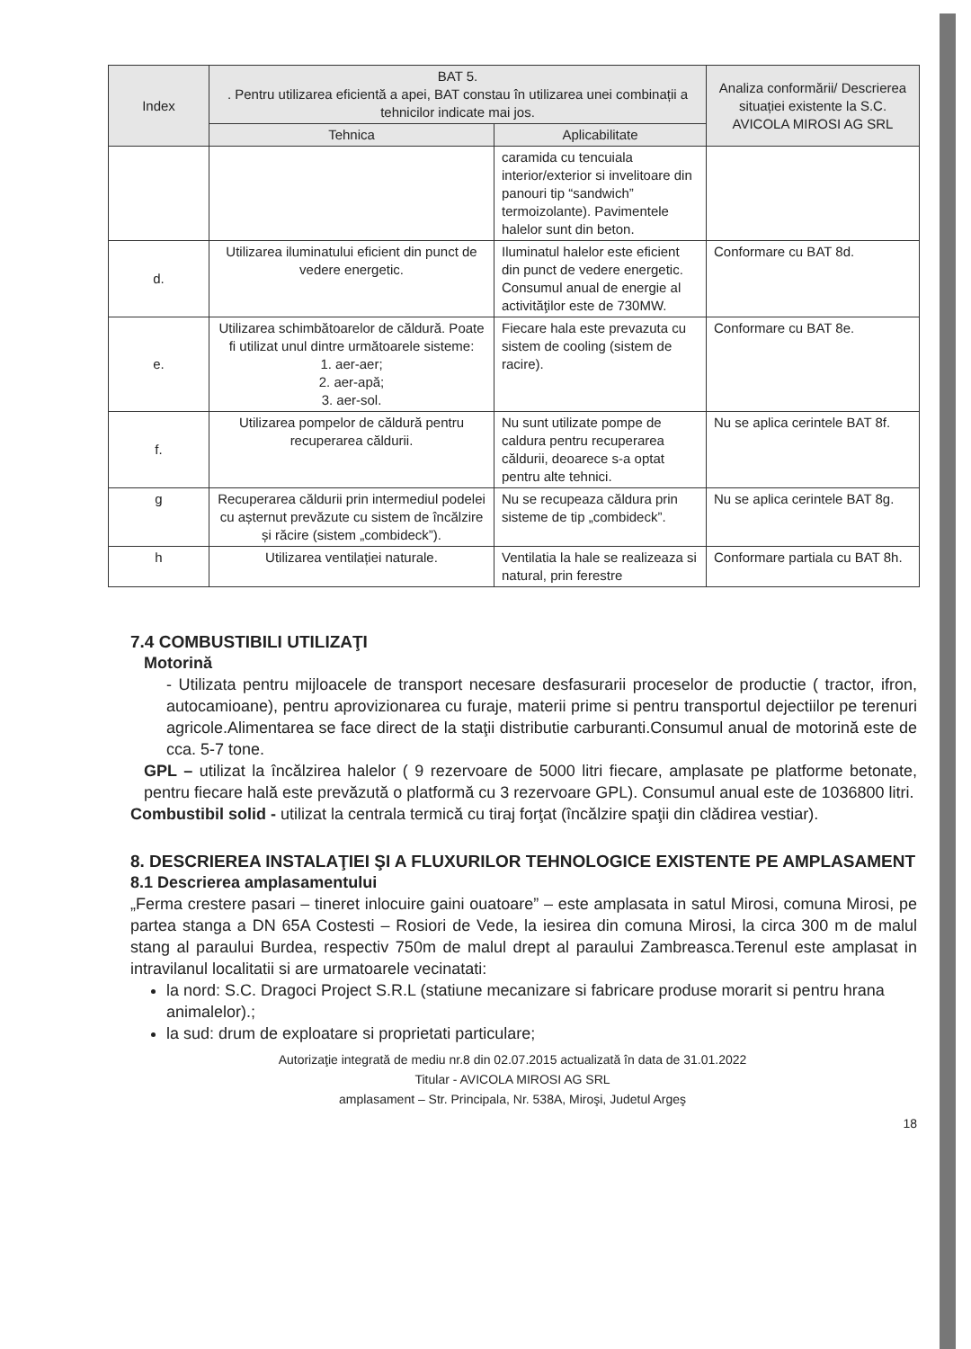| Index | BAT 5. . Pentru utilizarea eficientă a apei, BAT constau în utilizarea unei combinații a tehnicilor indicate mai jos. | | Analiza conformării/ Descrierea situației existente la S.C. AVICOLA MIROSI AG SRL |
| --- | --- | --- | --- |
| | Tehnica | Aplicabilitate | |
| | | caramida cu tencuiala interior/exterior si invelitoare din panouri tip “sandwich” termoizolante). Pavimentele halelor sunt din beton. | |
| d. | Utilizarea iluminatului eficient din punct de vedere energetic. | Iluminatul halelor este eficient din punct de vedere energetic. Consumul anual de energie al activităţilor este de 730MW. | Conformare cu BAT 8d. |
| e. | Utilizarea schimbătoarelor de căldură. Poate fi utilizat unul dintre următoarele sisteme: 1. aer-aer; 2. aer-apă; 3. aer-sol. | Fiecare hala este prevazuta cu sistem de cooling (sistem de racire). | Conformare cu BAT 8e. |
| f. | Utilizarea pompelor de căldură pentru recuperarea căldurii. | Nu sunt utilizate pompe de caldura pentru recuperarea căldurii, deoarece s-a optat pentru alte tehnici. | Nu se aplica cerintele BAT 8f. |
| g | Recuperarea căldurii prin intermediul podelei cu așternut prevăzute cu sistem de încălzire și răcire (sistem „combideck”). | Nu se recupeaza căldura prin sisteme de tip „combideck”. | Nu se aplica cerintele BAT 8g. |
| h | Utilizarea ventilației naturale. | Ventilatia la hale se realizeaza si natural, prin ferestre | Conformare partiala cu BAT 8h. |
7.4 COMBUSTIBILI UTILIZAŢI
Motorină
- Utilizata pentru mijloacele de transport necesare desfasurarii proceselor de productie ( tractor, ifron, autocamioane), pentru aprovizionarea cu furaje, materii prime si pentru transportul dejectiilor pe terenuri agricole.Alimentarea se face direct de la staţii distributie carburanti.Consumul anual de motorină este de cca. 5-7 tone.
GPL – utilizat la încălzirea halelor ( 9 rezervoare de 5000 litri fiecare, amplasate pe platforme betonate, pentru fiecare hală este prevăzută o platformă cu 3 rezervoare GPL). Consumul anual este de 1036800 litri.
Combustibil solid - utilizat la centrala termică cu tiraj forţat (încălzire spaţii din clădirea vestiar).
8. DESCRIEREA INSTALAŢIEI ŞI A FLUXURILOR TEHNOLOGICE EXISTENTE PE AMPLASAMENT
8.1 Descrierea amplasamentului
„Ferma crestere pasari – tineret inlocuire gaini ouatoare” – este amplasata in satul Mirosi, comuna Mirosi, pe partea stanga a DN 65A Costesti – Rosiori de Vede, la iesirea din comuna Mirosi, la circa 300 m de malul stang al paraului Burdea, respectiv 750m de malul drept al paraului Zambreasca.Terenul este amplasat in intravilanul localitatii si are urmatoarele vecinatati:
la nord: S.C. Dragoci Project S.R.L (statiune mecanizare si fabricare produse morarit si pentru hrana animalelor).;
la sud: drum de exploatare si proprietati particulare;
Autorizaţie integrată de mediu nr.8 din 02.07.2015 actualizată în data de 31.01.2022
Titular - AVICOLA MIROSI AG SRL
amplasament – Str. Principala, Nr. 538A, Miroşi, Judetul Argeş
18